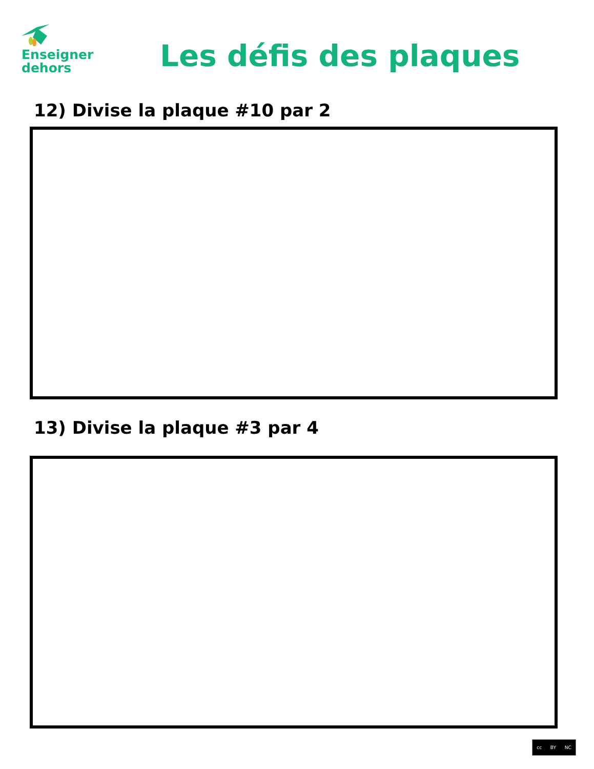Enseigner
dehors
Les défis des plaques
12) Divise la plaque #10 par 2
13) Divise la plaque #3 par 4
cc BY NC